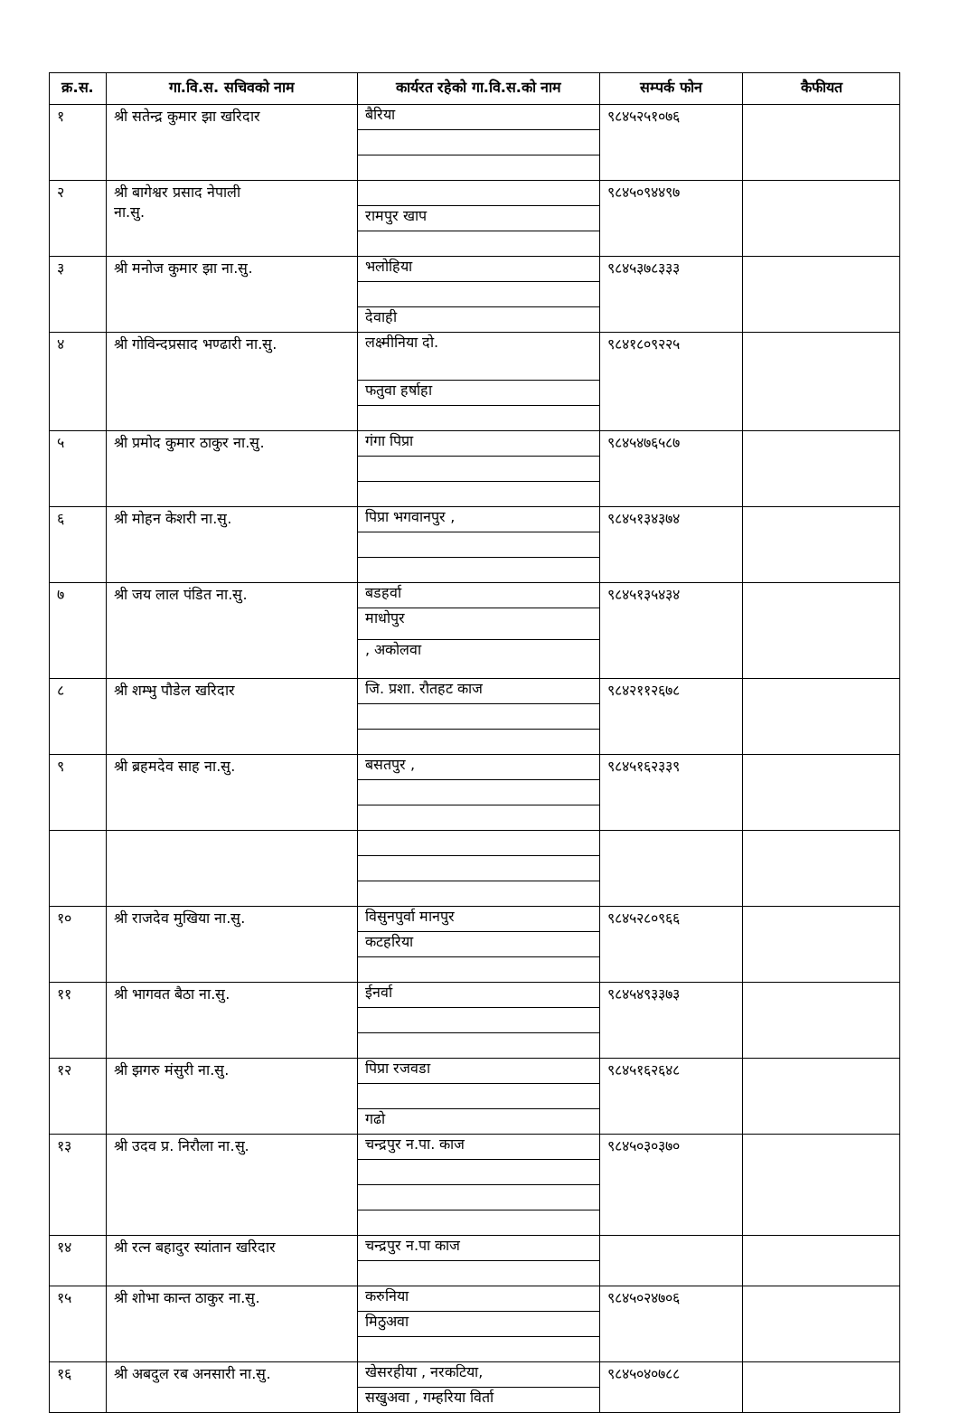| क्र.स. | गा.वि.स. सचिवको नाम | कार्यरत रहेको गा.वि.स.को नाम | सम्पर्क फोन | कैफीयत |
| --- | --- | --- | --- | --- |
| १ | श्री सतेन्द्र कुमार झा खरिदार | बैरिया | ९८४५२५१०७६ | |
| २ | श्री बागेश्वर प्रसाद नेपाली ना.सु. | रामपुर खाप | ९८४५०९४४९७ | |
| ३ | श्री मनोज कुमार झा ना.सु. | भलोहिया देवाही | ९८४५३७८३३३ | |
| ४ | श्री गोविन्दप्रसाद भण्ढारी ना.सु. | लक्ष्मीनिया दो. फतुवा हर्षाहा | ९८४१८०९२२५ | |
| ५ | श्री प्रमोद कुमार ठाकुर ना.सु. | गंगा पिप्रा | ९८४५४७६५८७ | |
| ६ | श्री मोहन केशरी ना.सु. | पिप्रा भगवानपुर , | ९८४५१३४३७४ | |
| ७ | श्री जय लाल पंडित ना.सु. | बडहर्वा माधोपुर , अकोलवा | ९८४५१३५४३४ | |
| ८ | श्री शम्भु पौडेल खरिदार | जि. प्रशा. रौतहट काज | ९८४२११२६७८ | |
| ९ | श्री ब्रहमदेव साह ना.सु. | बसतपुर , | ९८४५१६२३३९ | |
| १० | श्री राजदेव मुखिया ना.सु. | विसुनपुर्वा मानपुर कटहरिया | ९८४५२८०९६६ | |
| ११ | श्री भागवत बैठा ना.सु. | ईनर्वा | ९८४५४९३३७३ | |
| १२ | श्री झगरु मंसुरी ना.सु. | पिप्रा रजवडा गढो | ९८४५१६२६४८ | |
| १३ | श्री उदव प्र. निरौला ना.सु. | चन्द्रपुर न.पा. काज | ९८४५०३०३७० | |
| १४ | श्री रत्न बहादुर स्यांतान खरिदार | चन्द्रपुर न.पा काज | | |
| १५ | श्री शोभा कान्त ठाकुर ना.सु. | करुनिया मिठुअवा | ९८४५०२४७०६ | |
| १६ | श्री अबदुल रब अनसारी ना.सु. | खेसरहीया , नरकटिया, सखुअवा , गम्हरिया विर्ता | ९८४५०४०७८८ | |